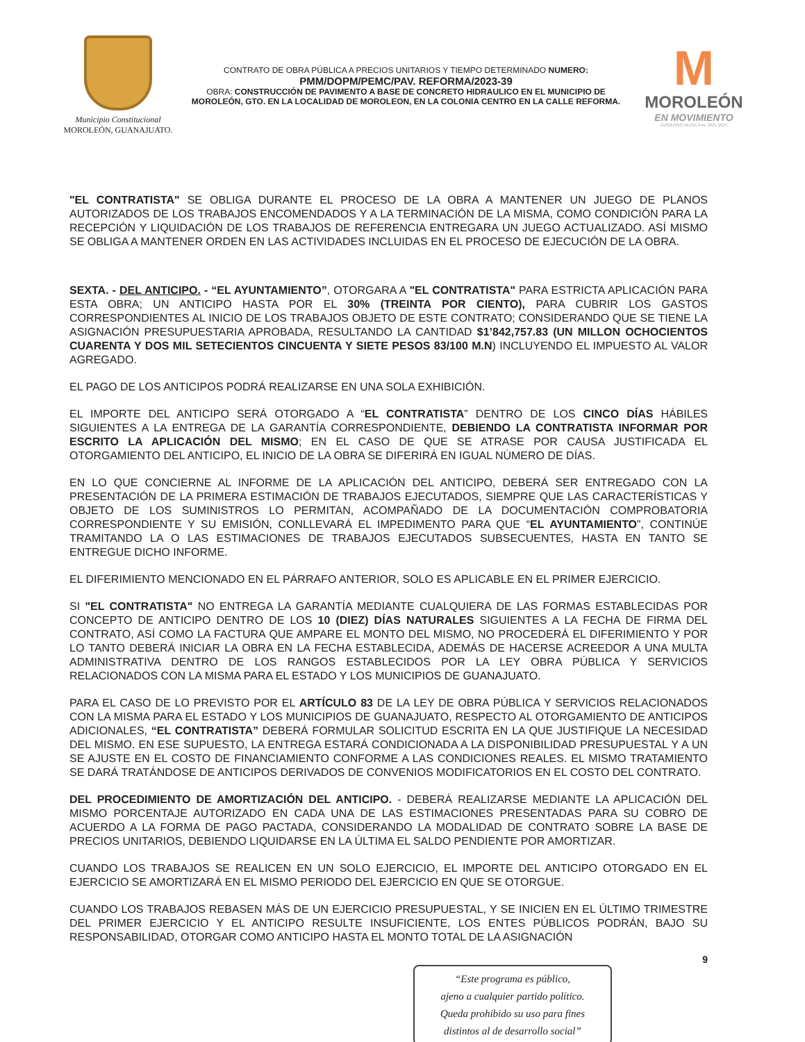Municipio Constitucional
MOROLEÓN, GUANAJUATO.
CONTRATO DE OBRA PÚBLICA A PRECIOS UNITARIOS Y TIEMPO DETERMINADO NUMERO:
PMM/DOPM/PEMC/PAV. REFORMA/2023-39
OBRA: CONSTRUCCIÓN DE PAVIMENTO A BASE DE CONCRETO HIDRAULICO EN EL MUNICIPIO DE MOROLEÓN, GTO. EN LA LOCALIDAD DE MOROLEON, EN LA COLONIA CENTRO EN LA CALLE REFORMA.
M
MOROLEÓN
EN MOVIMIENTO
GOBIERNO MUNICIPAL 2021 2024
"EL CONTRATISTA" SE OBLIGA DURANTE EL PROCESO DE LA OBRA A MANTENER UN JUEGO DE PLANOS AUTORIZADOS DE LOS TRABAJOS ENCOMENDADOS Y A LA TERMINACIÓN DE LA MISMA, COMO CONDICIÓN PARA LA RECEPCIÓN Y LIQUIDACIÓN DE LOS TRABAJOS DE REFERENCIA ENTREGARA UN JUEGO ACTUALIZADO. ASÍ MISMO SE OBLIGA A MANTENER ORDEN EN LAS ACTIVIDADES INCLUIDAS EN EL PROCESO DE EJECUCIÓN DE LA OBRA.
SEXTA. - DEL ANTICIPO. - “EL AYUNTAMIENTO”, OTORGARA A "EL CONTRATISTA" PARA ESTRICTA APLICACIÓN PARA ESTA OBRA; UN ANTICIPO HASTA POR EL 30% (TREINTA POR CIENTO), PARA CUBRIR LOS GASTOS CORRESPONDIENTES AL INICIO DE LOS TRABAJOS OBJETO DE ESTE CONTRATO; CONSIDERANDO QUE SE TIENE LA ASIGNACIÓN PRESUPUESTARIA APROBADA, RESULTANDO LA CANTIDAD $1’842,757.83 (UN MILLON OCHOCIENTOS CUARENTA Y DOS MIL SETECIENTOS CINCUENTA Y SIETE PESOS 83/100 M.N) INCLUYENDO EL IMPUESTO AL VALOR AGREGADO.
EL PAGO DE LOS ANTICIPOS PODRÁ REALIZARSE EN UNA SOLA EXHIBICIÓN.
EL IMPORTE DEL ANTICIPO SERÁ OTORGADO A “EL CONTRATISTA” DENTRO DE LOS CINCO DÍAS HÁBILES SIGUIENTES A LA ENTREGA DE LA GARANTÍA CORRESPONDIENTE, DEBIENDO LA CONTRATISTA INFORMAR POR ESCRITO LA APLICACIÓN DEL MISMO; EN EL CASO DE QUE SE ATRASE POR CAUSA JUSTIFICADA EL OTORGAMIENTO DEL ANTICIPO, EL INICIO DE LA OBRA SE DIFERIRÁ EN IGUAL NÚMERO DE DÍAS.
EN LO QUE CONCIERNE AL INFORME DE LA APLICACIÓN DEL ANTICIPO, DEBERÁ SER ENTREGADO CON LA PRESENTACIÓN DE LA PRIMERA ESTIMACIÓN DE TRABAJOS EJECUTADOS, SIEMPRE QUE LAS CARACTERÍSTICAS Y OBJETO DE LOS SUMINISTROS LO PERMITAN, ACOMPAÑADO DE LA DOCUMENTACIÓN COMPROBATORIA CORRESPONDIENTE Y SU EMISIÓN, CONLLEVARÁ EL IMPEDIMENTO PARA QUE “EL AYUNTAMIENTO”, CONTINÚE TRAMITANDO LA O LAS ESTIMACIONES DE TRABAJOS EJECUTADOS SUBSECUENTES, HASTA EN TANTO SE ENTREGUE DICHO INFORME.
EL DIFERIMIENTO MENCIONADO EN EL PÁRRAFO ANTERIOR, SOLO ES APLICABLE EN EL PRIMER EJERCICIO.
SI "EL CONTRATISTA" NO ENTREGA LA GARANTÍA MEDIANTE CUALQUIERA DE LAS FORMAS ESTABLECIDAS POR CONCEPTO DE ANTICIPO DENTRO DE LOS 10 (DIEZ) DÍAS NATURALES SIGUIENTES A LA FECHA DE FIRMA DEL CONTRATO, ASÍ COMO LA FACTURA QUE AMPARE EL MONTO DEL MISMO, NO PROCEDERÁ EL DIFERIMIENTO Y POR LO TANTO DEBERÁ INICIAR LA OBRA EN LA FECHA ESTABLECIDA, ADEMÁS DE HACERSE ACREEDOR A UNA MULTA ADMINISTRATIVA DENTRO DE LOS RANGOS ESTABLECIDOS POR LA LEY OBRA PÚBLICA Y SERVICIOS RELACIONADOS CON LA MISMA PARA EL ESTADO Y LOS MUNICIPIOS DE GUANAJUATO.
PARA EL CASO DE LO PREVISTO POR EL ARTÍCULO 83 DE LA LEY DE OBRA PÚBLICA Y SERVICIOS RELACIONADOS CON LA MISMA PARA EL ESTADO Y LOS MUNICIPIOS DE GUANAJUATO, RESPECTO AL OTORGAMIENTO DE ANTICIPOS ADICIONALES, “EL CONTRATISTA” DEBERÁ FORMULAR SOLICITUD ESCRITA EN LA QUE JUSTIFIQUE LA NECESIDAD DEL MISMO. EN ESE SUPUESTO, LA ENTREGA ESTARÁ CONDICIONADA A LA DISPONIBILIDAD PRESUPUESTAL Y A UN SE AJUSTE EN EL COSTO DE FINANCIAMIENTO CONFORME A LAS CONDICIONES REALES. EL MISMO TRATAMIENTO SE DARÁ TRATÁNDOSE DE ANTICIPOS DERIVADOS DE CONVENIOS MODIFICATORIOS EN EL COSTO DEL CONTRATO.
DEL PROCEDIMIENTO DE AMORTIZACIÓN DEL ANTICIPO. - DEBERÁ REALIZARSE MEDIANTE LA APLICACIÓN DEL MISMO PORCENTAJE AUTORIZADO EN CADA UNA DE LAS ESTIMACIONES PRESENTADAS PARA SU COBRO DE ACUERDO A LA FORMA DE PAGO PACTADA, CONSIDERANDO LA MODALIDAD DE CONTRATO SOBRE LA BASE DE PRECIOS UNITARIOS, DEBIENDO LIQUIDARSE EN LA ÚLTIMA EL SALDO PENDIENTE POR AMORTIZAR.
CUANDO LOS TRABAJOS SE REALICEN EN UN SOLO EJERCICIO, EL IMPORTE DEL ANTICIPO OTORGADO EN EL EJERCICIO SE AMORTIZARÁ EN EL MISMO PERIODO DEL EJERCICIO EN QUE SE OTORGUE.
CUANDO LOS TRABAJOS REBASEN MÁS DE UN EJERCICIO PRESUPUESTAL, Y SE INICIEN EN EL ÚLTIMO TRIMESTRE DEL PRIMER EJERCICIO Y EL ANTICIPO RESULTE INSUFICIENTE, LOS ENTES PÚBLICOS PODRÁN, BAJO SU RESPONSABILIDAD, OTORGAR COMO ANTICIPO HASTA EL MONTO TOTAL DE LA ASIGNACIÓN
9
“Este programa es público,
ajeno a cualquier partido político.
Queda prohibido su uso para fines
distintos al de desarrollo social”